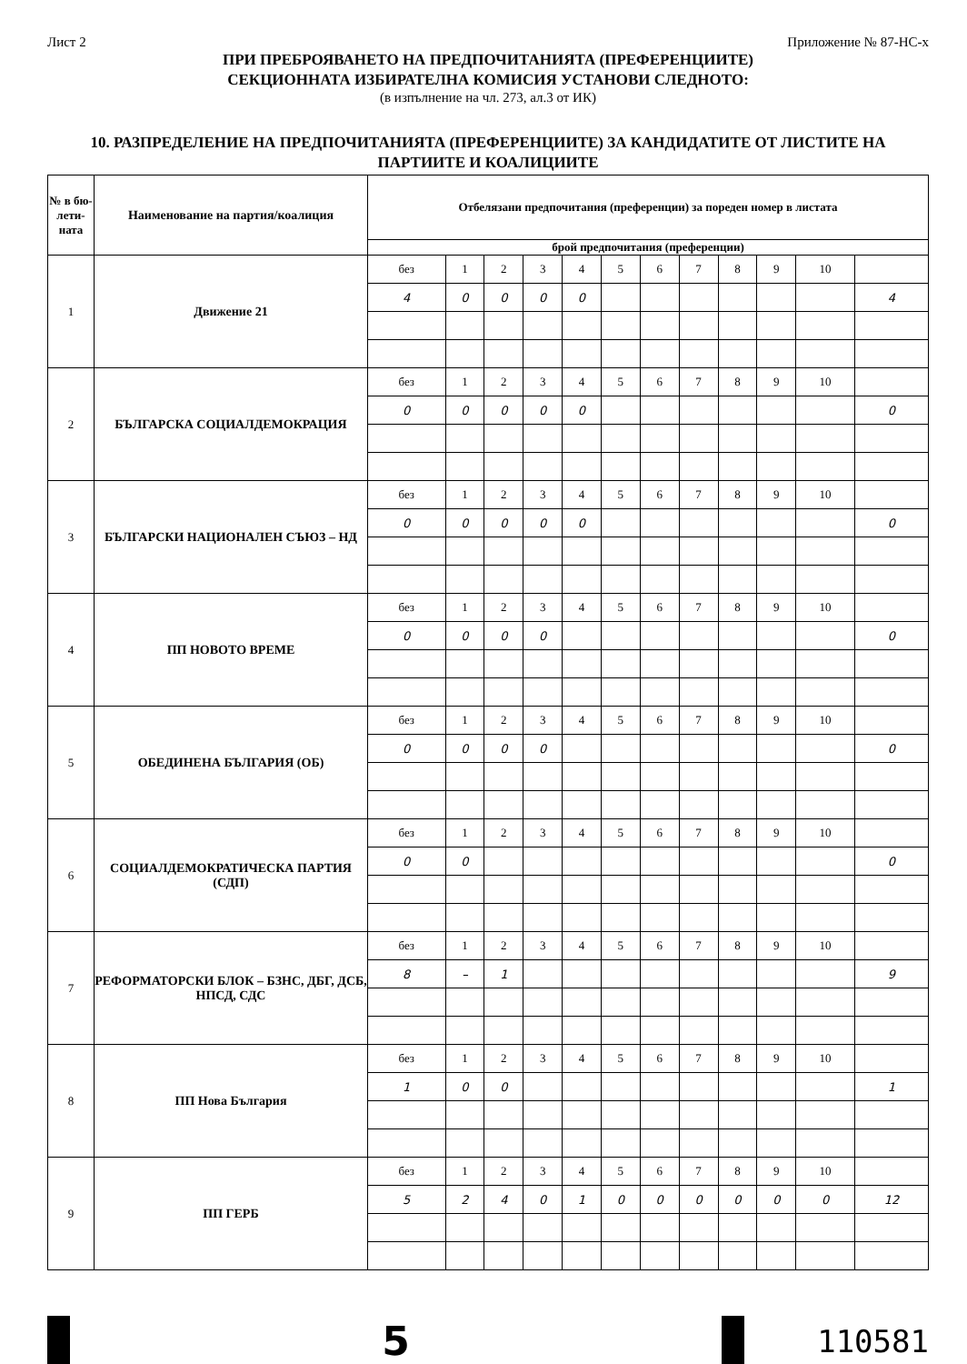Лист 2 Приложение № 87-НС-х
ПРИ ПРЕБРОЯВАНЕТО НА ПРЕДПОЧИТАНИЯТА (ПРЕФЕРЕНЦИИТЕ)
СЕКЦИОННАТА ИЗБИРАТЕЛНА КОМИСИЯ УСТАНОВИ СЛЕДНОТО:
(в изпълнение на чл. 273, ал.3 от ИК)
10. РАЗПРЕДЕЛЕНИЕ НА ПРЕДПОЧИТАНИЯТА (ПРЕФЕРЕНЦИИТЕ) ЗА КАНДИДАТИТЕ ОТ ЛИСТИТЕ НА ПАРТИИТЕ И КОАЛИЦИИТЕ
| № в бю-лети-ната | Наименование на партия/коалиция | Отбелязани предпочитания (преференции) за пореден номер в листата | | | | | | | | | | | |
| --- | --- | --- | --- | --- | --- | --- | --- | --- | --- | --- | --- | --- | --- |
| | | брой предпочитания (преференции) | | | | | | | | | | | |
| 1 | Движение 21 | без | 1 | 2 | 3 | 4 | 5 | 6 | 7 | 8 | 9 | 10 | |
| | | 4 | 0 | 0 | 0 | 0 | | | | | | | 4 |
| 2 | БЪЛГАРСКА СОЦИАЛДЕМОКРАЦИЯ | без | 1 | 2 | 3 | 4 | 5 | 6 | 7 | 8 | 9 | 10 | |
| | | 0 | 0 | 0 | 0 | 0 | | | | | | | 0 |
| 3 | БЪЛГАРСКИ НАЦИОНАЛЕН СЪЮЗ – НД | без | 1 | 2 | 3 | 4 | 5 | 6 | 7 | 8 | 9 | 10 | |
| | | 0 | 0 | 0 | 0 | 0 | | | | | | | 0 |
| 4 | ПП НОВОТО ВРЕМЕ | без | 1 | 2 | 3 | 4 | 5 | 6 | 7 | 8 | 9 | 10 | |
| | | 0 | 0 | 0 | 0 | | | | | | | | 0 |
| 5 | ОБЕДИНЕНА БЪЛГАРИЯ (ОБ) | без | 1 | 2 | 3 | 4 | 5 | 6 | 7 | 8 | 9 | 10 | |
| | | 0 | 0 | 0 | 0 | | | | | | | | 0 |
| 6 | СОЦИАЛДЕМОКРАТИЧЕСКА ПАРТИЯ (СДП) | без | 1 | 2 | 3 | 4 | 5 | 6 | 7 | 8 | 9 | 10 | |
| | | 0 | 0 | | | | | | | | | | 0 |
| 7 | РЕФОРМАТОРСКИ БЛОК – БЗНС, ДБГ, ДСБ, НПСД, СДС | без | 1 | 2 | 3 | 4 | 5 | 6 | 7 | 8 | 9 | 10 | |
| | | 8 | – | 1 | | | | | | | | | 9 |
| 8 | ПП Нова България | без | 1 | 2 | 3 | 4 | 5 | 6 | 7 | 8 | 9 | 10 | |
| | | 1 | 0 | 0 | | | | | | | | | 1 |
| 9 | ПП ГЕРБ | без | 1 | 2 | 3 | 4 | 5 | 6 | 7 | 8 | 9 | 10 | |
| | | 5 | 2 | 4 | 0 | 1 | 0 | 0 | 0 | 0 | 0 | 0 | 12 |
5
110581